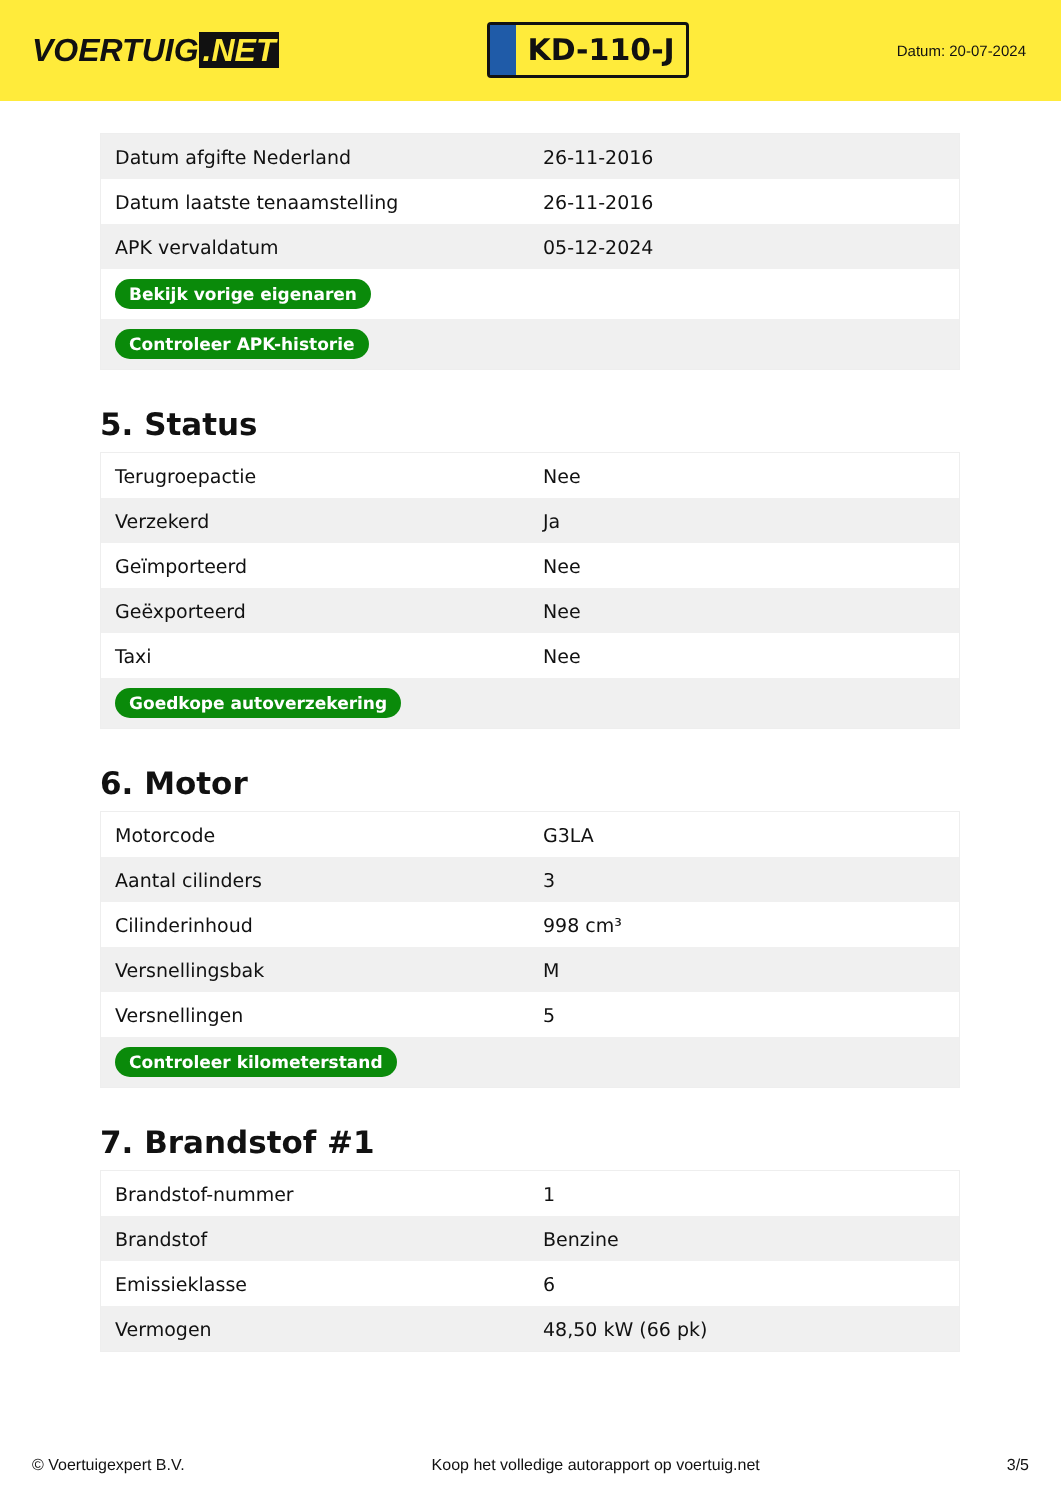VOERTUIG.NET
KD-110-J
Datum: 20-07-2024
| Datum afgifte Nederland | 26-11-2016 |
| Datum laatste tenaamstelling | 26-11-2016 |
| APK vervaldatum | 05-12-2024 |
| Bekijk vorige eigenaren | |
| Controleer APK-historie | |
5. Status
| Terugroepactie | Nee |
| Verzekerd | Ja |
| Geïmporteerd | Nee |
| Geëxporteerd | Nee |
| Taxi | Nee |
| Goedkope autoverzekering | |
6. Motor
| Motorcode | G3LA |
| Aantal cilinders | 3 |
| Cilinderinhoud | 998 cm³ |
| Versnellingsbak | M |
| Versnellingen | 5 |
| Controleer kilometerstand | |
7. Brandstof #1
| Brandstof-nummer | 1 |
| Brandstof | Benzine |
| Emissieklasse | 6 |
| Vermogen | 48,50 kW (66 pk) |
© Voertuigexpert B.V. Koop het volledige autorapport op voertuig.net 3/5